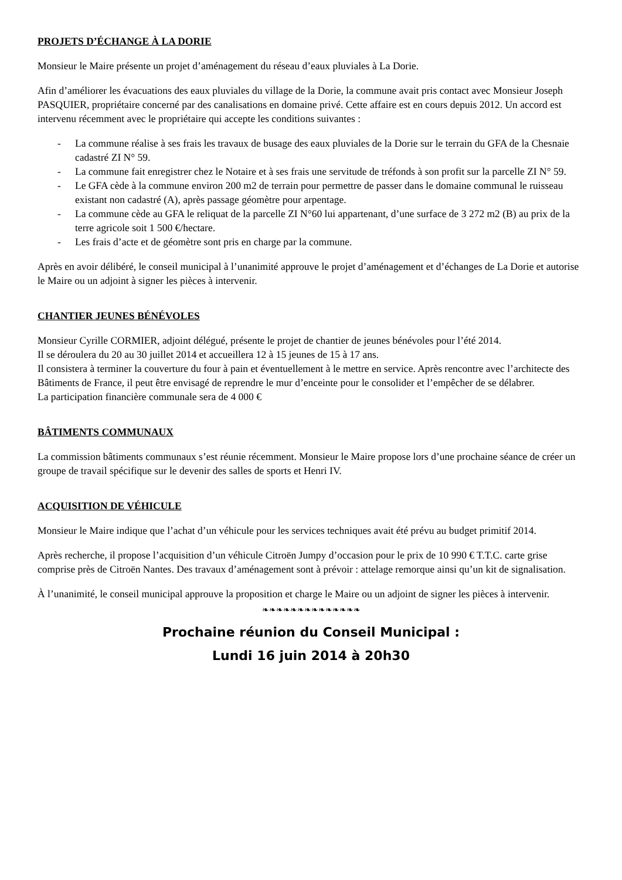PROJETS D’ÉCHANGE À LA DORIE
Monsieur le Maire présente un projet d’aménagement du réseau d’eaux pluviales à La Dorie.
Afin d’améliorer les évacuations des eaux pluviales du village de la Dorie, la commune avait pris contact avec Monsieur Joseph PASQUIER, propriétaire concerné par des canalisations en domaine privé. Cette affaire est en cours depuis 2012. Un accord est intervenu récemment avec le propriétaire qui accepte les conditions suivantes :
- La commune réalise à ses frais les travaux de busage des eaux pluviales de la Dorie sur le terrain du GFA de la Chesnaie cadastré ZI N° 59.
- La commune fait enregistrer chez le Notaire et à ses frais une servitude de tréfonds à son profit sur la parcelle ZI N° 59.
- Le GFA cède à la commune environ 200 m2 de terrain pour permettre de passer dans le domaine communal le ruisseau existant non cadastré (A), après passage géomètre pour arpentage.
- La commune cède au GFA le reliquat de la parcelle ZI N°60 lui appartenant, d’une surface de 3 272 m2 (B) au prix de la terre agricole soit 1 500 €/hectare.
- Les frais d’acte et de géomètre sont pris en charge par la commune.
Après en avoir délibéré, le conseil municipal à l’unanimité approuve le projet d’aménagement et d’échanges de La Dorie et autorise le Maire ou un adjoint à signer les pièces à intervenir.
CHANTIER JEUNES BÉNÉVOLES
Monsieur Cyrille CORMIER, adjoint délégué, présente le projet de chantier de jeunes bénévoles pour l’été 2014.
Il se déroulera du 20 au 30 juillet 2014 et accueillera 12 à 15 jeunes de 15 à 17 ans.
Il consistera à terminer la couverture du four à pain et éventuellement à le mettre en service. Après rencontre avec l’architecte des Bâtiments de France, il peut être envisagé de reprendre le mur d’enceinte pour le consolider et l’empêcher de se délabrer.
La participation financière communale sera de 4 000 €
BÂTIMENTS COMMUNAUX
La commission bâtiments communaux s’est réunie récemment. Monsieur le Maire propose lors d’une prochaine séance de créer un groupe de travail spécifique sur le devenir des salles de sports et Henri IV.
ACQUISITION DE VÉHICULE
Monsieur le Maire indique que l’achat d’un véhicule pour les services techniques avait été prévu au budget primitif 2014.
Après recherche, il propose l’acquisition d’un véhicule Citroën Jumpy d’occasion pour le prix de 10 990 € T.T.C. carte grise comprise près de Citroën Nantes. Des travaux d’aménagement sont à prévoir : attelage remorque ainsi qu’un kit de signalisation.
À l’unanimité, le conseil municipal approuve la proposition et charge le Maire ou un adjoint de signer les pièces à intervenir.
❧❧❧❧❧❧❧❧❧❧❧❧❧❧
Prochaine réunion du Conseil Municipal :
Lundi 16 juin 2014 à 20h30